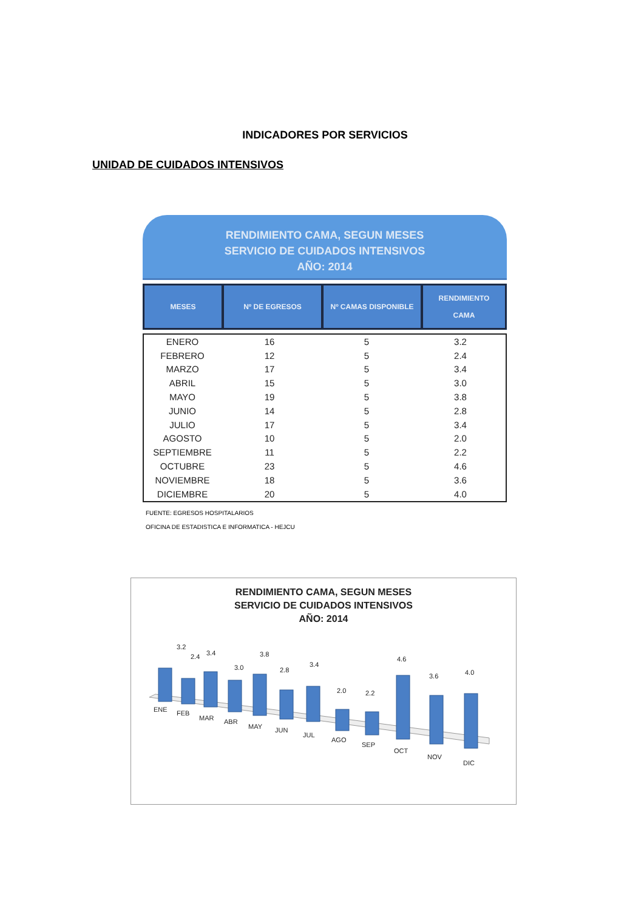INDICADORES POR SERVICIOS
UNIDAD DE CUIDADOS INTENSIVOS
RENDIMIENTO CAMA, SEGUN MESES
SERVICIO DE CUIDADOS INTENSIVOS
AÑO: 2014
| MESES | Nº DE EGRESOS | Nº CAMAS DISPONIBLE | RENDIMIENTO CAMA |
| --- | --- | --- | --- |
| ENERO | 16 | 5 | 3.2 |
| FEBRERO | 12 | 5 | 2.4 |
| MARZO | 17 | 5 | 3.4 |
| ABRIL | 15 | 5 | 3.0 |
| MAYO | 19 | 5 | 3.8 |
| JUNIO | 14 | 5 | 2.8 |
| JULIO | 17 | 5 | 3.4 |
| AGOSTO | 10 | 5 | 2.0 |
| SEPTIEMBRE | 11 | 5 | 2.2 |
| OCTUBRE | 23 | 5 | 4.6 |
| NOVIEMBRE | 18 | 5 | 3.6 |
| DICIEMBRE | 20 | 5 | 4.0 |
FUENTE: EGRESOS HOSPITALARIOS
OFICINA DE ESTADISTICA E INFORMATICA - HEJCU
RENDIMIENTO CAMA, SEGUN MESES
SERVICIO DE CUIDADOS INTENSIVOS
AÑO: 2014
3.2
2.4
3.4
3.0
3.8
2.8
3.4
2.0
2.2
4.6
3.6
4.0
ENE
FEB
MAR
ABR
MAY
JUN
JUL
AGO
SEP
OCT
NOV
DIC